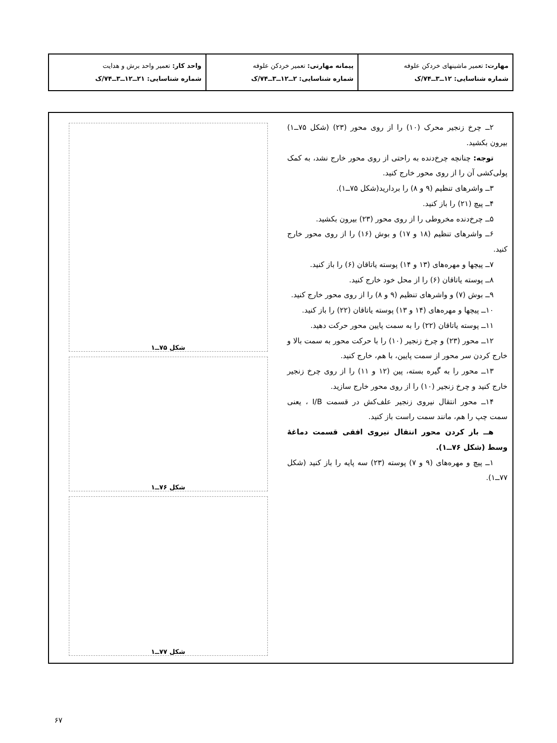| مهارت: تعمیر ماشینهای خردکن علوفه شماره شناسایی: ۱۲ــ۳ــ۷۴/ک | پیمانه مهارتی: تعمیر خردکن علوفه شماره شناسایی: ۲ــ۱۲ــ۳ــ۷۴/ک | واحد کار: تعمیر واحد برش و هدایت شماره شناسایی: ۲۱ــ۱۲ــ۳ــ۷۴/ک |
۲ــ چرخ زنجیر محرک (۱۰) را از روی محور (۲۳) (شکل ۷۵ــ۱) بیرون بکشید.
توجه: چنانچه چرخ‌دنده به راحتی از روی محور خارج نشد، به کمک پولی‌کشی آن را از روی محور خارج کنید.
۳ــ واشرهای تنظیم (۹ و ۸) را بردارید(شکل ۷۵ــ۱).
۴ــ پیچ (۲۱) را باز کنید.
۵ــ چرخ‌دنده مخروطی را از روی محور (۲۳) بیرون بکشید.
۶ــ واشرهای تنظیم (۱۸ و ۱۷) و بوش (۱۶) را از روی محور خارج کنید.
۷ــ پیچها و مهره‌های (۱۳ و ۱۴) پوسته یاتاقان (۶) را باز کنید.
۸ــ پوسته یاتاقان (۶) را از محل خود خارج کنید.
۹ــ بوش (۷) و واشرهای تنظیم (۹ و ۸) را از روی محور خارج کنید.
۱۰ــ پیچها و مهره‌های (۱۴ و ۱۳) پوسته یاتاقان (۲۲) را باز کنید.
۱۱ــ پوسته یاتاقان (۲۲) را به سمت پایین محور حرکت دهید.
۱۲ــ محور (۲۳) و چرخ زنجیر (۱۰) را با حرکت محور به سمت بالا و خارج کردن سر محور از سمت پایین، با هم، خارج کنید.
۱۳ــ محور را به گیره بسته، پین (۱۲ و ۱۱) را از روی چرخ زنجیر خارج کنید و چرخ زنجیر (۱۰) را از روی محور خارج سازید.
۱۴ــ محور انتقال نیروی زنجیر علف‌کش در قسمت I/B ، یعنی سمت چپ را هم، مانند سمت راست باز کنید.
هــ باز کردن محور انتقال نیروی افقی قسمت دماغهٔ وسط (شکل ۷۶ــ۱).
۱ــ پیچ و مهره‌های (۹ و ۷) پوسته (۲۳) سه پایه را باز کنید (شکل ۷۷ــ۱).
شکل ۷۵ــ۱
شکل ۷۶ــ۱
شکل ۷۷ــ۱
۶۷